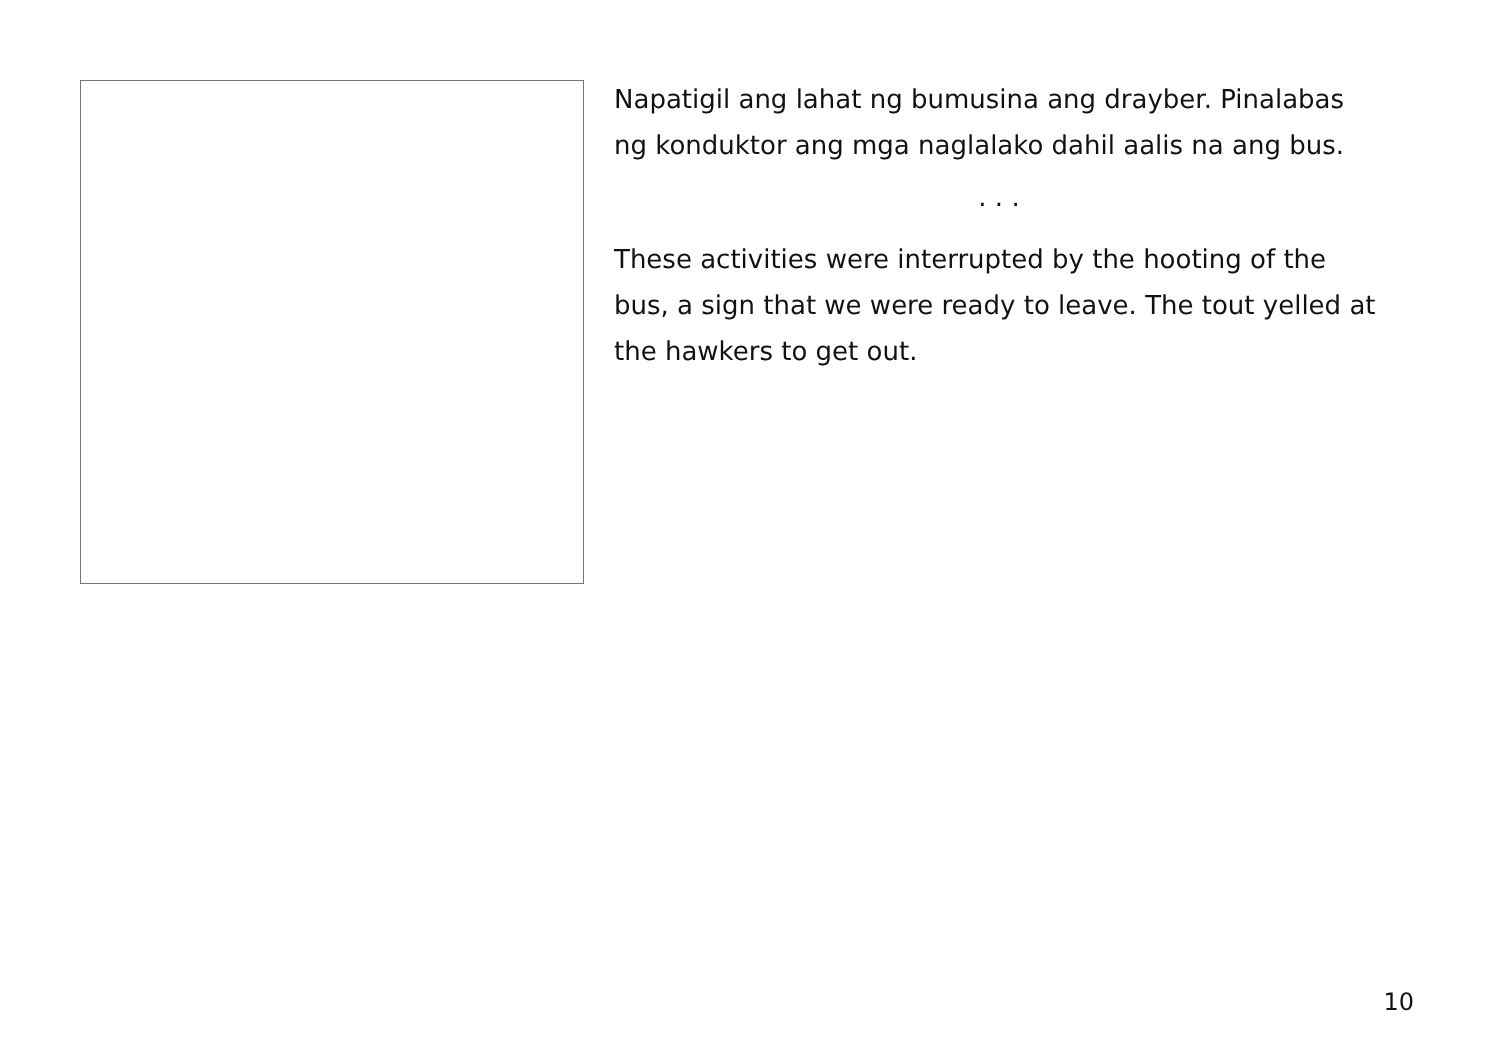Napatigil ang lahat ng bumusina ang drayber. Pinalabas ng konduktor ang mga naglalako dahil aalis na ang bus.
. . .
These activities were interrupted by the hooting of the bus, a sign that we were ready to leave. The tout yelled at the hawkers to get out.
10